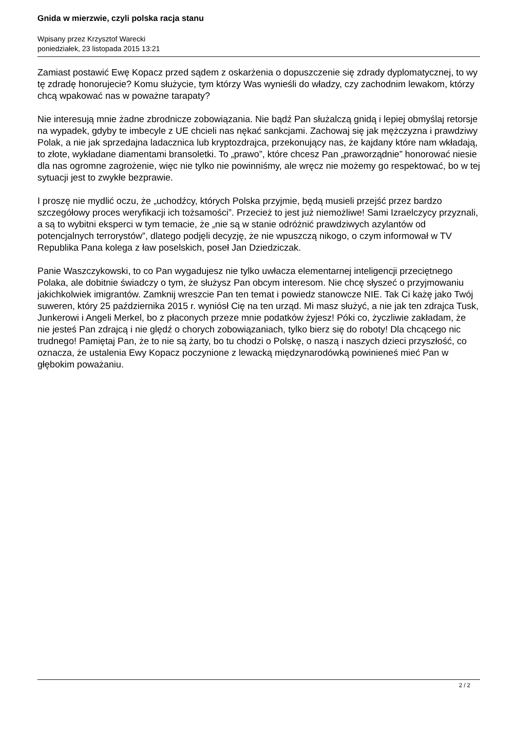Gnida w mierzwie, czyli polska racja stanu
Wpisany przez Krzysztof Warecki
poniedziałek, 23 listopada 2015 13:21
Zamiast postawić Ewę Kopacz przed sądem z oskarżenia o dopuszczenie się zdrady dyplomatycznej, to wy tę zdradę honorujecie? Komu służycie, tym którzy Was wynieśli do władzy, czy zachodnim lewakom, którzy chcą wpakować nas w poważne tarapaty?
Nie interesują mnie żadne zbrodnicze zobowiązania. Nie bądź Pan służalczą gnidą i lepiej obmyślaj retorsje na wypadek, gdyby te imbecyle z UE chcieli nas nękać sankcjami. Zachowaj się jak mężczyzna i prawdziwy Polak, a nie jak sprzedajna ladacznica lub kryptozdrajca, przekonujący nas, że kajdany które nam wkładają, to złote, wykładane diamentami bransoletki. To „prawo”, które chcesz Pan „praworządnie” honorować niesie dla nas ogromne zagrożenie, więc nie tylko nie powinniśmy, ale wręcz nie możemy go respektować, bo w tej sytuacji jest to zwykłe bezprawie.
I proszę nie mydlić oczu, że „uchodźcy, których Polska przyjmie, będą musieli przejść przez bardzo szczegółowy proces weryfikacji ich tożsamości”. Przecież to jest już niemożliwe! Sami Izraelczycy przyznali, a są to wybitni eksperci w tym temacie, że „nie są w stanie odróżnić prawdziwych azylantów od potencjalnych terrorystów”, dlatego podjęli decyzję, że nie wpuszczą nikogo, o czym informował w TV Republika Pana kolega z ław poselskich, poseł Jan Dziedziczak.
Panie Waszczykowski, to co Pan wygadujesz nie tylko uwłacza elementarnej inteligencji przeciętnego Polaka, ale dobitnie świadczy o tym, że służysz Pan obcym interesom. Nie chcę słyszeć o przyjmowaniu jakichkolwiek imigrantów. Zamknij wreszcie Pan ten temat i powiedz stanowcze NIE. Tak Ci każę jako Twój suweren, który 25 października 2015 r. wyniósł Cię na ten urząd. Mi masz służyć, a nie jak ten zdrajca Tusk, Junkerowi i Angeli Merkel, bo z płaconych przeze mnie podatków żyjesz! Póki co, życzliwie zakładam, że nie jesteś Pan zdrajcą i nie ględź o chorych zobowiązaniach, tylko bierz się do roboty! Dla chcącego nic trudnego! Pamiętaj Pan, że to nie są żarty, bo tu chodzi o Polskę, o naszą i naszych dzieci przyszłość, co oznacza, że ustalenia Ewy Kopacz poczynione z lewacką międzynarodówką powinieneś mieć Pan w głębokim poważaniu.
2 / 2